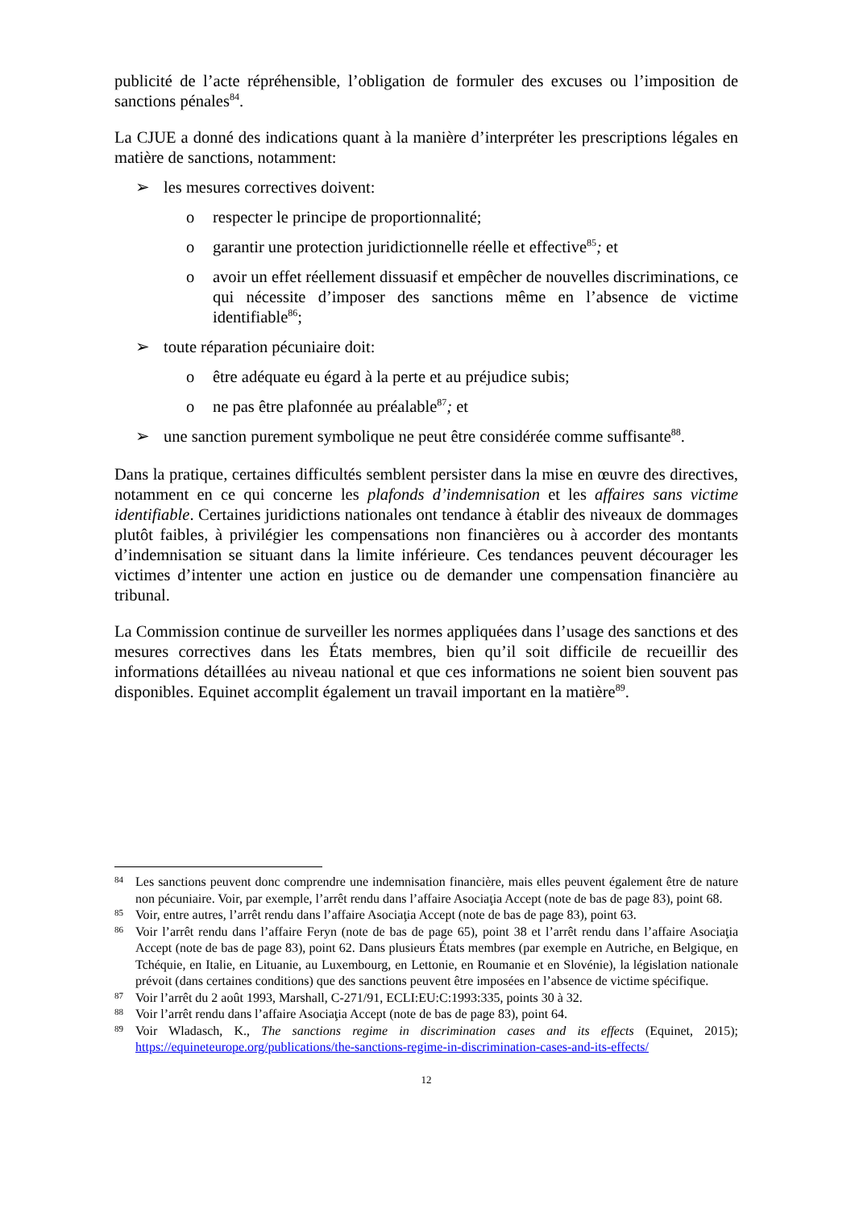publicité de l’acte répréhensible, l’obligation de formuler des excuses ou l’imposition de sanctions pénales<sup>84</sup>.
La CJUE a donné des indications quant à la manière d’interpréter les prescriptions légales en matière de sanctions, notamment:
➢ les mesures correctives doivent:
o respecter le principe de proportionnalité;
o garantir une protection juridictionnelle réelle et effective<sup>85</sup>; et
o avoir un effet réellement dissuasif et empêcher de nouvelles discriminations, ce qui nécessite d’imposer des sanctions même en l’absence de victime identifiable<sup>86</sup>;
➢ toute réparation pécuniaire doit:
o être adéquate eu égard à la perte et au préjudice subis;
o ne pas être plafonnée au préalable<sup>87</sup>; et
➢ une sanction purement symbolique ne peut être considérée comme suffisante<sup>88</sup>.
Dans la pratique, certaines difficultés semblent persister dans la mise en œuvre des directives, notamment en ce qui concerne les plafonds d’indemnisation et les affaires sans victime identifiable. Certaines juridictions nationales ont tendance à établir des niveaux de dommages plutôt faibles, à privilégier les compensations non financières ou à accorder des montants d’indemnisation se situant dans la limite inférieure. Ces tendances peuvent décourager les victimes d’intenter une action en justice ou de demander une compensation financière au tribunal.
La Commission continue de surveiller les normes appliquées dans l’usage des sanctions et des mesures correctives dans les États membres, bien qu’il soit difficile de recueillir des informations détaillées au niveau national et que ces informations ne soient bien souvent pas disponibles. Equinet accomplit également un travail important en la matière<sup>89</sup>.
84 Les sanctions peuvent donc comprendre une indemnisation financière, mais elles peuvent également être de nature non pécuniaire. Voir, par exemple, l’arrêt rendu dans l’affaire Asociaţia Accept (note de bas de page 83), point 68.
85 Voir, entre autres, l’arrêt rendu dans l’affaire Asociaţia Accept (note de bas de page 83), point 63.
86 Voir l’arrêt rendu dans l’affaire Feryn (note de bas de page 65), point 38 et l’arrêt rendu dans l’affaire Asociaţia Accept (note de bas de page 83), point 62. Dans plusieurs États membres (par exemple en Autriche, en Belgique, en Tchéquie, en Italie, en Lituanie, au Luxembourg, en Lettonie, en Roumanie et en Slovénie), la législation nationale prévoit (dans certaines conditions) que des sanctions peuvent être imposées en l’absence de victime spécifique.
87 Voir l’arrêt du 2 août 1993, Marshall, C-271/91, ECLI:EU:C:1993:335, points 30 à 32.
88 Voir l’arrêt rendu dans l’affaire Asociaţia Accept (note de bas de page 83), point 64.
89 Voir Wladasch, K., The sanctions regime in discrimination cases and its effects (Equinet, 2015); https://equineteurope.org/publications/the-sanctions-regime-in-discrimination-cases-and-its-effects/
12